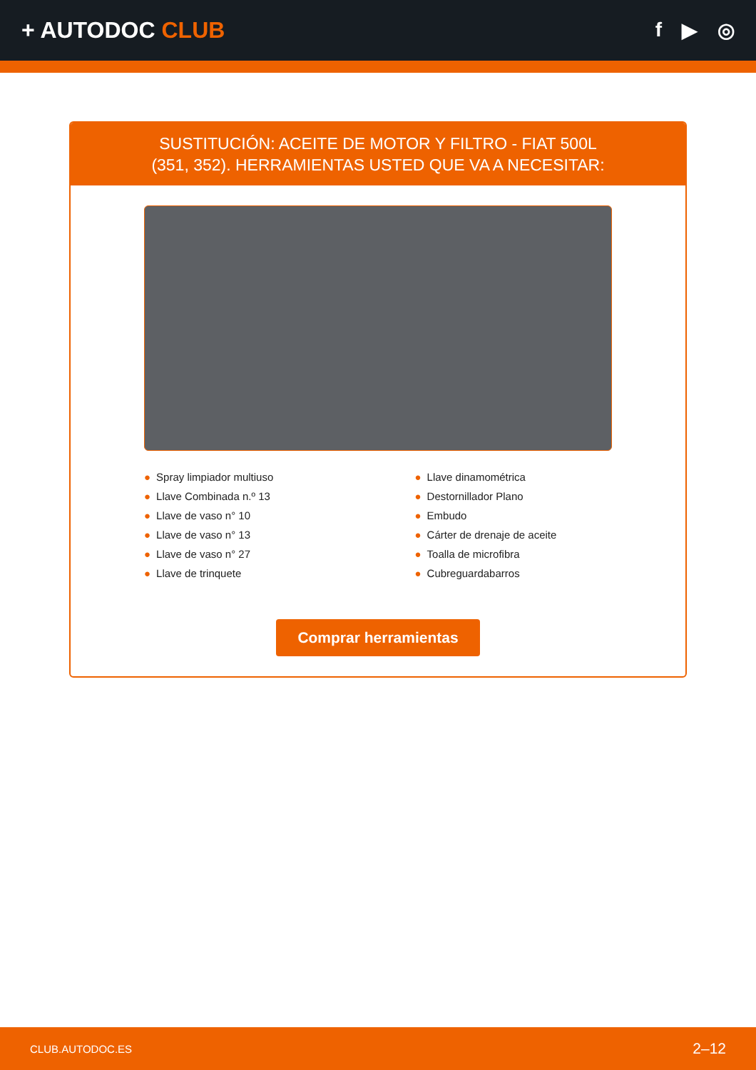+ AUTODOC CLUB f ▶ ◎
SUSTITUCIÓN: ACEITE DE MOTOR Y FILTRO - FIAT 500L (351, 352). HERRAMIENTAS USTED QUE VA A NECESITAR:
● Spray limpiador multiuso
● Llave Combinada n.º 13
● Llave de vaso n° 10
● Llave de vaso n° 13
● Llave de vaso n° 27
● Llave de trinquete
● Llave dinamométrica
● Destornillador Plano
● Embudo
● Cárter de drenaje de aceite
● Toalla de microfibra
● Cubreguardabarros
Comprar herramientas
CLUB.AUTODOC.ES 2–12